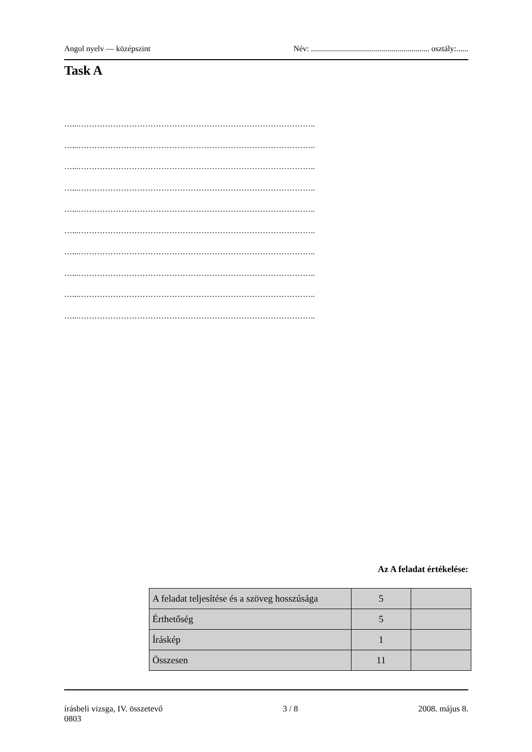Angol nyelv — középszint Név: ........................................................... osztály:......
Task A
…...……………………………………………………………………………..
…...……………………………………………………………………………..
…...……………………………………………………………………………..
…...……………………………………………………………………………..
…...……………………………………………………………………………..
…...……………………………………………………………………………..
…...……………………………………………………………………………..
…...……………………………………………………………………………..
…...……………………………………………………………………………..
…...……………………………………………………………………………..
Az A feladat értékelése:
| A feladat teljesítése és a szöveg hosszúsága | 5 | |
| Érthetőség | 5 | |
| Íráskép | 1 | |
| Összesen | 11 | |
írásbeli vizsga, IV. összetevő 3 / 8 2008. május 8.
0803